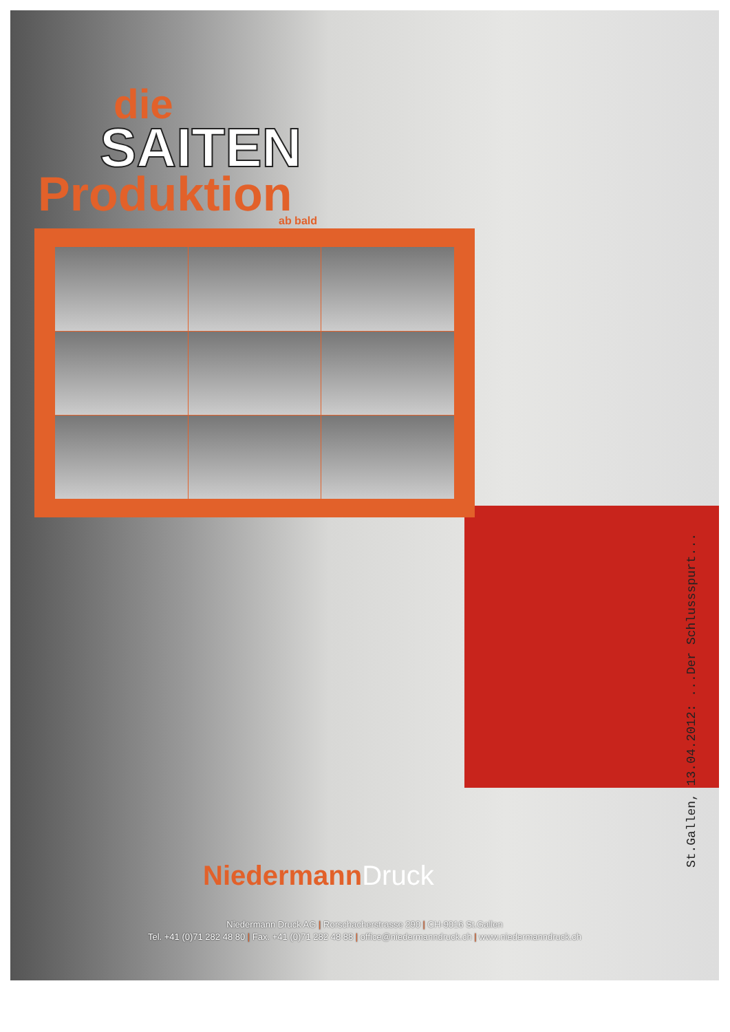die
SAITEN
Produktion
ab bald
St.Gallen, 13.04.2012: ...Der Schlussspurt...
Niedermann Druck
Niedermann Druck AG | Rorschacherstrasse 290 | CH-9016 St.Gallen
Tel. +41 (0)71 282 48 80 | Fax. +41 (0)71 282 48 88 | office@niedermanndruck.ch | www.niedermanndruck.ch